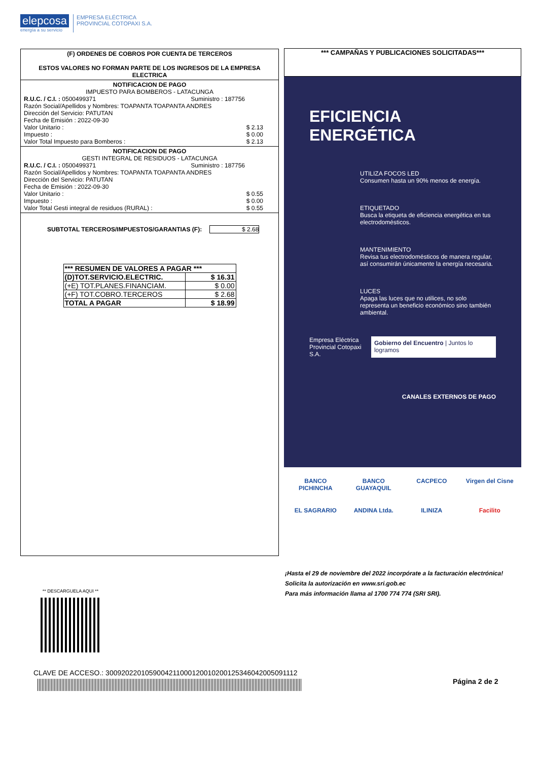elepcosa
energía a su servicio
EMPRESA ELÉCTRICA
PROVINCIAL COTOPAXI S.A.
(F) ORDENES DE COBROS POR CUENTA DE TERCEROS
ESTOS VALORES NO FORMAN PARTE DE LOS INGRESOS DE LA EMPRESA ELECTRICA
NOTIFICACION DE PAGO
IMPUESTO PARA BOMBEROS - LATACUNGA
R.U.C. / C.I. : 0500499371 Suministro : 187756
Razón Social/Apellidos y Nombres: TOAPANTA TOAPANTA ANDRES
Dirección del Servicio: PATUTAN
Fecha de Emisión : 2022-09-30
Valor Unitario : $ 2.13
Impuesto : $ 0.00
Valor Total Impuesto para Bomberos : $ 2.13
NOTIFICACION DE PAGO
GESTI INTEGRAL DE RESIDUOS - LATACUNGA
R.U.C. / C.I. : 0500499371 Suministro : 187756
Razón Social/Apellidos y Nombres: TOAPANTA TOAPANTA ANDRES
Dirección del Servicio: PATUTAN
Fecha de Emisión : 2022-09-30
Valor Unitario : $ 0.55
Impuesto : $ 0.00
Valor Total Gesti integral de residuos (RURAL) : $ 0.55
SUBTOTAL TERCEROS/IMPUESTOS/GARANTIAS (F): $ 2.68
| *** RESUMEN DE VALORES A PAGAR *** | |
| (D)TOT.SERVICIO.ELECTRIC. | $ 16.31 |
| (+E) TOT.PLANES.FINANCIAM. | $ 0.00 |
| (+F) TOT.COBRO.TERCEROS | $ 2.68 |
| TOTAL A PAGAR | $ 18.99 |
*** CAMPAÑAS Y PUBLICACIONES SOLICITADAS***
EFICIENCIA
ENERGÉTICA
UTILIZA FOCOS LED
Consumen hasta un 90% menos de energía.
ETIQUETADO
Busca la etiqueta de eficiencia energética en tus electrodomésticos.
MANTENIMIENTO
Revisa tus electrodomésticos de manera regular, así consumirán únicamente la energía necesaria.
LUCES
Apaga las luces que no utilices, no solo representa un beneficio económico sino también ambiental.
Empresa Eléctrica
Provincial Cotopaxi S.A. Gobierno del Encuentro | Juntos lo logramos
CANALES EXTERNOS DE PAGO
BANCO PICHINCHA BANCO GUAYAQUIL CACPECO Virgen del Cisne EL SAGRARIO ANDINA Ltda. ILINIZA Facilito
¡Hasta el 29 de noviembre del 2022 incorpórate a la facturación electrónica!
Solicita la autorización en www.sri.gob.ec
Para más información llama al 1700 774 774 (SRI SRI).
** DESCARGUELA AQUI **
CLAVE DE ACCESO.: 3009202201059004211000120010200125346042005091112
Página 2 de 2